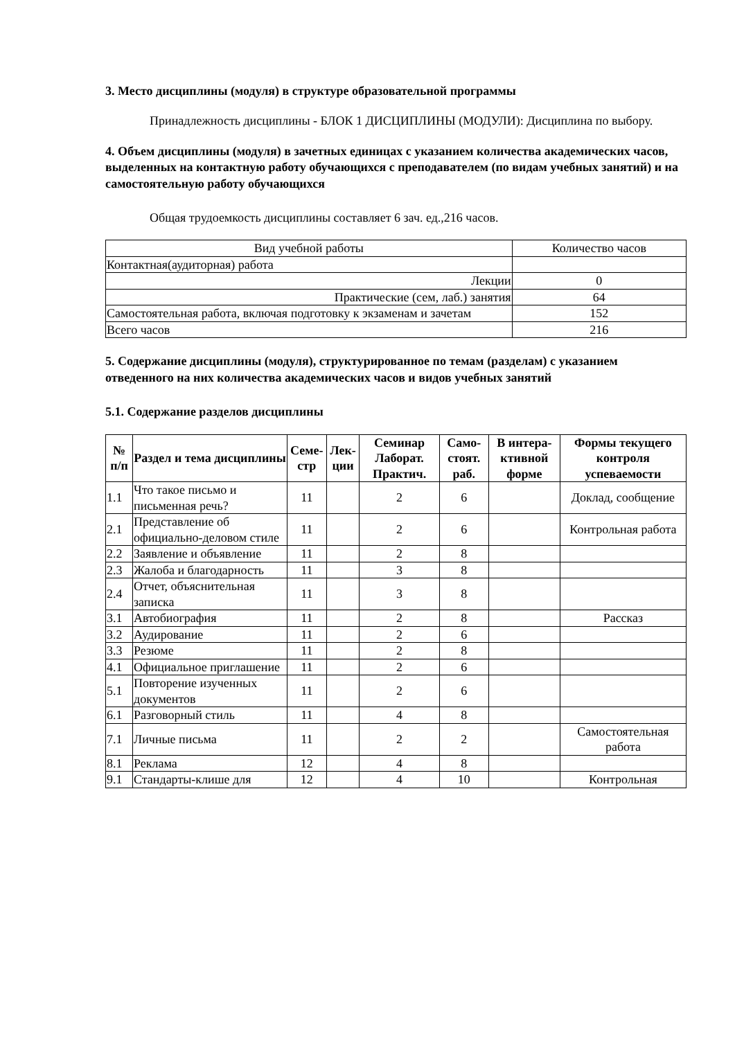3. Место дисциплины (модуля) в структуре образовательной программы
Принадлежность дисциплины - БЛОК 1 ДИСЦИПЛИНЫ (МОДУЛИ): Дисциплина по выбору.
4. Объем дисциплины (модуля) в зачетных единицах с указанием количества академических часов, выделенных на контактную работу обучающихся с преподавателем (по видам учебных занятий) и на самостоятельную работу обучающихся
Общая трудоемкость дисциплины составляет 6 зач. ед.,216 часов.
| Вид учебной работы | Количество часов |
| Контактная(аудиторная) работа | |
| Лекции | 0 |
| Практические (сем, лаб.) занятия | 64 |
| Самостоятельная работа, включая подготовку к экзаменам и зачетам | 152 |
| Всего часов | 216 |
5. Содержание дисциплины (модуля), структурированное по темам (разделам) с указанием отведенного на них количества академических часов и видов учебных занятий
5.1. Содержание разделов дисциплины
| № п/п | Раздел и тема дисциплины | Семе-стр | Лек-ции | Семинар Лаборат. Практич. | Само-стоят. раб. | В интера-ктивной форме | Формы текущего контроля успеваемости |
| --- | --- | --- | --- | --- | --- | --- | --- |
| 1.1 | Что такое письмо и письменная речь? | 11 | | 2 | 6 | | Доклад, сообщение |
| 2.1 | Представление об официально-деловом стиле | 11 | | 2 | 6 | | Контрольная работа |
| 2.2 | Заявление и объявление | 11 | | 2 | 8 | | |
| 2.3 | Жалоба и благодарность | 11 | | 3 | 8 | | |
| 2.4 | Отчет, объяснительная записка | 11 | | 3 | 8 | | |
| 3.1 | Автобиография | 11 | | 2 | 8 | | Рассказ |
| 3.2 | Аудирование | 11 | | 2 | 6 | | |
| 3.3 | Резюме | 11 | | 2 | 8 | | |
| 4.1 | Официальное приглашение | 11 | | 2 | 6 | | |
| 5.1 | Повторение изученных документов | 11 | | 2 | 6 | | |
| 6.1 | Разговорный стиль | 11 | | 4 | 8 | | |
| 7.1 | Личные письма | 11 | | 2 | 2 | | Самостоятельная работа |
| 8.1 | Реклама | 12 | | 4 | 8 | | |
| 9.1 | Стандарты-клише для | 12 | | 4 | 10 | | Контрольная |